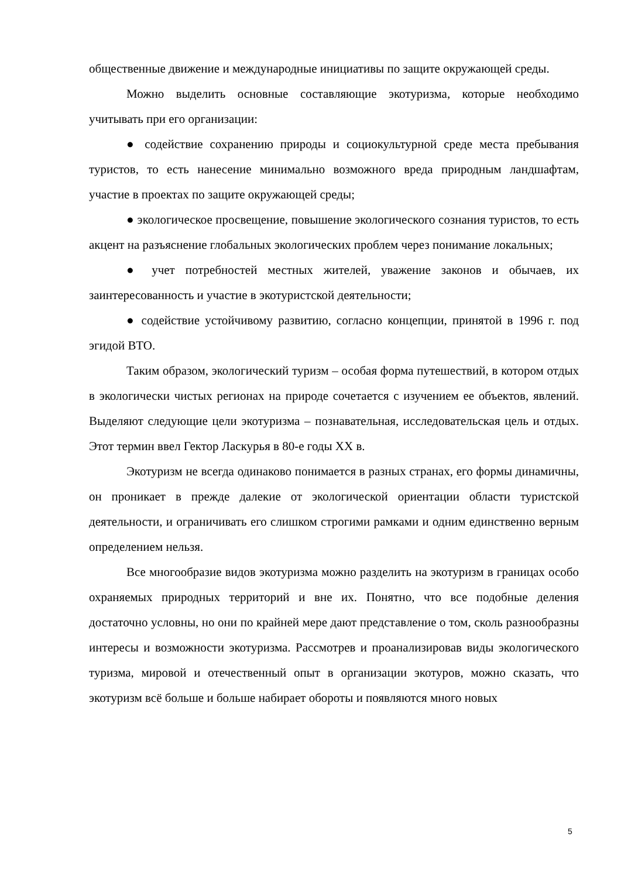общественные движение и международные инициативы по защите окружающей среды.
Можно выделить основные составляющие экотуризма, которые необходимо учитывать при его организации:
● содействие сохранению природы и социокультурной среде места пребывания туристов, то есть нанесение минимально возможного вреда природным ландшафтам, участие в проектах по защите окружающей среды;
● экологическое просвещение, повышение экологического сознания туристов, то есть акцент на разъяснение глобальных экологических проблем через понимание локальных;
● учет потребностей местных жителей, уважение законов и обычаев, их заинтересованность и участие в экотуристской деятельности;
● содействие устойчивому развитию, согласно концепции, принятой в 1996 г. под эгидой ВТО.
Таким образом, экологический туризм – особая форма путешествий, в котором отдых в экологически чистых регионах на природе сочетается с изучением ее объектов, явлений. Выделяют следующие цели экотуризма – познавательная, исследовательская цель и отдых. Этот термин ввел Гектор Ласкурья в 80-е годы XX в.
Экотуризм не всегда одинаково понимается в разных странах, его формы динамичны, он проникает в прежде далекие от экологической ориентации области туристской деятельности, и ограничивать его слишком строгими рамками и одним единственно верным определением нельзя.
Все многообразие видов экотуризма можно разделить на экотуризм в границах особо охраняемых природных территорий и вне их. Понятно, что все подобные деления достаточно условны, но они по крайней мере дают представление о том, сколь разнообразны интересы и возможности экотуризма. Рассмотрев и проанализировав виды экологического туризма, мировой и отечественный опыт в организации экотуров, можно сказать, что экотуризм всё больше и больше набирает обороты и появляются много новых
5